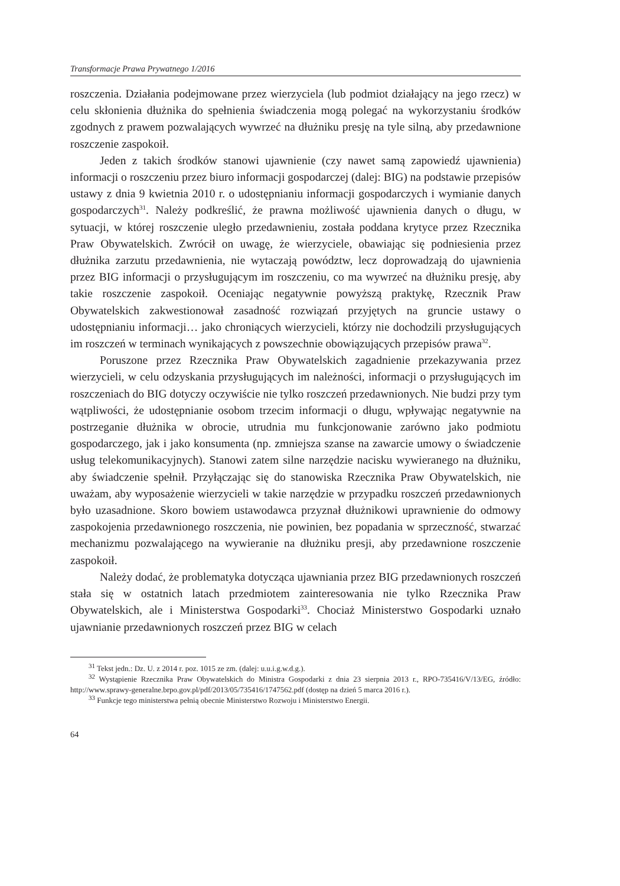Transformacje Prawa Prywatnego 1/2016
roszczenia. Działania podejmowane przez wierzyciela (lub podmiot działający na jego rzecz) w celu skłonienia dłużnika do spełnienia świadczenia mogą polegać na wykorzystaniu środków zgodnych z prawem pozwalających wywrzeć na dłużniku presję na tyle silną, aby przedawnione roszczenie zaspokoił.
Jeden z takich środków stanowi ujawnienie (czy nawet samą zapowiedź ujawnienia) informacji o roszczeniu przez biuro informacji gospodarczej (dalej: BIG) na podstawie przepisów ustawy z dnia 9 kwietnia 2010 r. o udostępnianiu informacji gospodarczych i wymianie danych gospodarczych<sup>31</sup>. Należy podkreślić, że prawna możliwość ujawnienia danych o długu, w sytuacji, w której roszczenie uległo przedawnieniu, została poddana krytyce przez Rzecznika Praw Obywatelskich. Zwrócił on uwagę, że wierzyciele, obawiając się podniesienia przez dłużnika zarzutu przedawnienia, nie wytaczają powództw, lecz doprowadzają do ujawnienia przez BIG informacji o przysługującym im roszczeniu, co ma wywrzeć na dłużniku presję, aby takie roszczenie zaspokoił. Oceniając negatywnie powyższą praktykę, Rzecznik Praw Obywatelskich zakwestionował zasadność rozwiązań przyjętych na gruncie ustawy o udostępnianiu informacji… jako chroniących wierzycieli, którzy nie dochodzili przysługujących im roszczeń w terminach wynikających z powszechnie obowiązujących przepisów prawa<sup>32</sup>.
Poruszone przez Rzecznika Praw Obywatelskich zagadnienie przekazywania przez wierzycieli, w celu odzyskania przysługujących im należności, informacji o przysługujących im roszczeniach do BIG dotyczy oczywiście nie tylko roszczeń przedawnionych. Nie budzi przy tym wątpliwości, że udostępnianie osobom trzecim informacji o długu, wpływając negatywnie na postrzeganie dłużnika w obrocie, utrudnia mu funkcjonowanie zarówno jako podmiotu gospodarczego, jak i jako konsumenta (np. zmniejsza szanse na zawarcie umowy o świadczenie usług telekomunikacyjnych). Stanowi zatem silne narzędzie nacisku wywieranego na dłużniku, aby świadczenie spełnił. Przyłączając się do stanowiska Rzecznika Praw Obywatelskich, nie uważam, aby wyposażenie wierzycieli w takie narzędzie w przypadku roszczeń przedawnionych było uzasadnione. Skoro bowiem ustawodawca przyznał dłużnikowi uprawnienie do odmowy zaspokojenia przedawnionego roszczenia, nie powinien, bez popadania w sprzeczność, stwarzać mechanizmu pozwalającego na wywieranie na dłużniku presji, aby przedawnione roszczenie zaspokoił.
Należy dodać, że problematyka dotycząca ujawniania przez BIG przedawnionych roszczeń stała się w ostatnich latach przedmiotem zainteresowania nie tylko Rzecznika Praw Obywatelskich, ale i Ministerstwa Gospodarki<sup>33</sup>. Chociaż Ministerstwo Gospodarki uznało ujawnianie przedawnionych roszczeń przez BIG w celach
<sup>31</sup> Tekst jedn.: Dz. U. z 2014 r. poz. 1015 ze zm. (dalej: u.u.i.g.w.d.g.).
<sup>32</sup> Wystąpienie Rzecznika Praw Obywatelskich do Ministra Gospodarki z dnia 23 sierpnia 2013 r., RPO-735416/V/13/EG, źródło: http://www.sprawy-generalne.brpo.gov.pl/pdf/2013/05/735416/1747562.pdf (dostęp na dzień 5 marca 2016 r.).
<sup>33</sup> Funkcje tego ministerstwa pełnią obecnie Ministerstwo Rozwoju i Ministerstwo Energii.
64